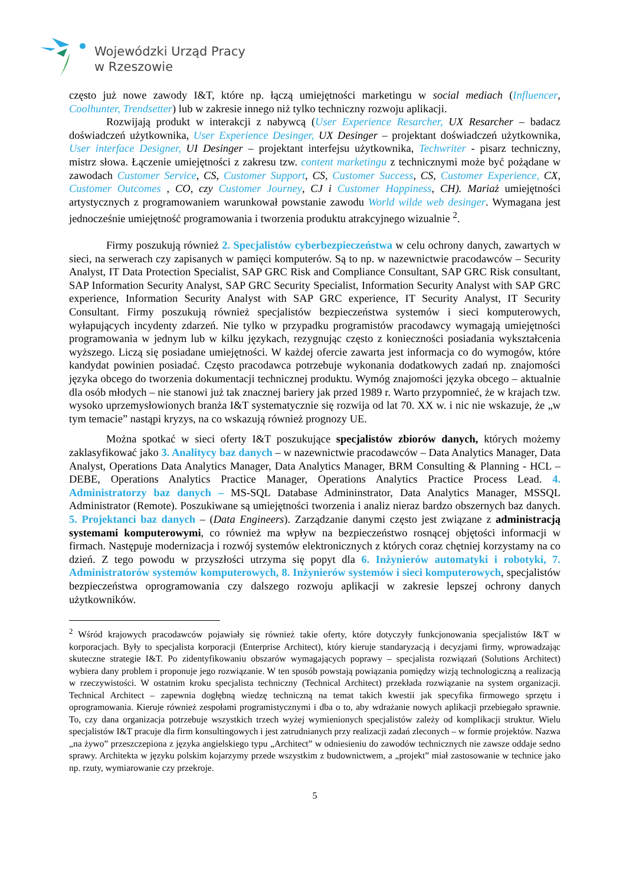Wojewódzki Urząd Pracy
w Rzeszowie
często już nowe zawody I&T, które np. łączą umiejętności marketingu w social mediach (Influencer, Coolhunter, Trendsetter) lub w zakresie innego niż tylko techniczny rozwoju aplikacji.
Rozwijają produkt w interakcji z nabywcą (User Experience Resarcher, UX Resarcher – badacz doświadczeń użytkownika, User Experience Desinger, UX Desinger – projektant doświadczeń użytkownika, User interface Designer, UI Desinger – projektant interfejsu użytkownika, Techwriter - pisarz techniczny, mistrz słowa. Łączenie umiejętności z zakresu tzw. content marketingu z technicznymi może być pożądane w zawodach Customer Service, CS, Customer Support, CS, Customer Success, CS, Customer Experience, CX, Customer Outcomes , CO, czy Customer Journey, CJ i Customer Happiness, CH). Mariaż umiejętności artystycznych z programowaniem warunkował powstanie zawodu World wilde web desinger. Wymagana jest jednocześnie umiejętność programowania i tworzenia produktu atrakcyjnego wizualnie <sup>2</sup>.
Firmy poszukują również 2. Specjalistów cyberbezpieczeństwa w celu ochrony danych, zawartych w sieci, na serwerach czy zapisanych w pamięci komputerów. Są to np. w nazewnictwie pracodawców – Security Analyst, IT Data Protection Specialist, SAP GRC Risk and Compliance Consultant, SAP GRC Risk consultant, SAP Information Security Analyst, SAP GRC Security Specialist, Information Security Analyst with SAP GRC experience, Information Security Analyst with SAP GRC experience, IT Security Analyst, IT Security Consultant. Firmy poszukują również specjalistów bezpieczeństwa systemów i sieci komputerowych, wyłapujących incydenty zdarzeń. Nie tylko w przypadku programistów pracodawcy wymagają umiejętności programowania w jednym lub w kilku językach, rezygnując często z konieczności posiadania wykształcenia wyższego. Liczą się posiadane umiejętności. W każdej ofercie zawarta jest informacja co do wymogów, które kandydat powinien posiadać. Często pracodawca potrzebuje wykonania dodatkowych zadań np. znajomości języka obcego do tworzenia dokumentacji technicznej produktu. Wymóg znajomości języka obcego – aktualnie dla osób młodych – nie stanowi już tak znacznej bariery jak przed 1989 r. Warto przypomnieć, że w krajach tzw. wysoko uprzemysłowionych branża I&T systematycznie się rozwija od lat 70. XX w. i nic nie wskazuje, że „w tym temacie” nastąpi kryzys, na co wskazują również prognozy UE.
Można spotkać w sieci oferty I&T poszukujące specjalistów zbiorów danych, których możemy zaklasyfikować jako 3. Analitycy baz danych – w nazewnictwie pracodawców – Data Analytics Manager, Data Analyst, Operations Data Analytics Manager, Data Analytics Manager, BRM Consulting & Planning - HCL – DEBE, Operations Analytics Practice Manager, Operations Analytics Practice Process Lead. 4. Administratorzy baz danych – MS-SQL Database Admininstrator, Data Analytics Manager, MSSQL Administrator (Remote). Poszukiwane są umiejętności tworzenia i analiz nieraz bardzo obszernych baz danych. 5. Projektanci baz danych – (Data Engineers). Zarządzanie danymi często jest związane z administracją systemami komputerowymi, co również ma wpływ na bezpieczeństwo rosnącej objętości informacji w firmach. Następuje modernizacja i rozwój systemów elektronicznych z których coraz chętniej korzystamy na co dzień. Z tego powodu w przyszłości utrzyma się popyt dla 6. Inżynierów automatyki i robotyki, 7. Administratorów systemów komputerowych, 8. Inżynierów systemów i sieci komputerowych, specjalistów bezpieczeństwa oprogramowania czy dalszego rozwoju aplikacji w zakresie lepszej ochrony danych użytkowników.
<sup>2</sup> Wśród krajowych pracodawców pojawiały się również takie oferty, które dotyczyły funkcjonowania specjalistów I&T w korporacjach. Były to specjalista korporacji (Enterprise Architect), który kieruje standaryzacją i decyzjami firmy, wprowadzając skuteczne strategie I&T. Po zidentyfikowaniu obszarów wymagających poprawy – specjalista rozwiązań (Solutions Architect) wybiera dany problem i proponuje jego rozwiązanie. W ten sposób powstają powiązania pomiędzy wizją technologiczną a realizacją w rzeczywistości. W ostatnim kroku specjalista techniczny (Technical Architect) przekłada rozwiązanie na system organizacji. Technical Architect – zapewnia dogłębną wiedzę techniczną na temat takich kwestii jak specyfika firmowego sprzętu i oprogramowania. Kieruje również zespołami programistycznymi i dba o to, aby wdrażanie nowych aplikacji przebiegało sprawnie. To, czy dana organizacja potrzebuje wszystkich trzech wyżej wymienionych specjalistów zależy od komplikacji struktur. Wielu specjalistów I&T pracuje dla firm konsultingowych i jest zatrudnianych przy realizacji zadań zleconych – w formie projektów. Nazwa „na żywo” przeszczepiona z języka angielskiego typu „Architect” w odniesieniu do zawodów technicznych nie zawsze oddaje sedno sprawy. Architekta w języku polskim kojarzymy przede wszystkim z budownictwem, a „projekt” miał zastosowanie w technice jako np. rzuty, wymiarowanie czy przekroje.
5